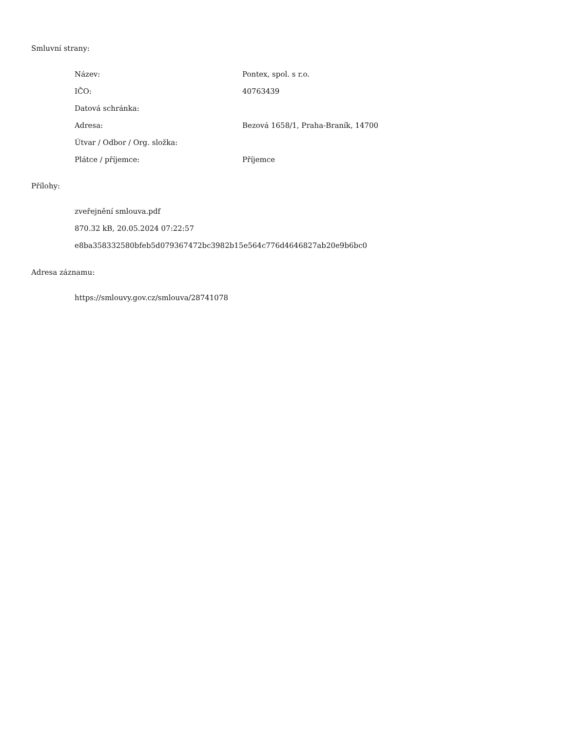Smluvní strany:
| Název: | Pontex, spol. s r.o. |
| IČO: | 40763439 |
| Datová schránka: | |
| Adresa: | Bezová 1658/1, Praha-Braník, 14700 |
| Útvar / Odbor / Org. složka: | |
| Plátce / příjemce: | Příjemce |
Přílohy:
zveřejnění smlouva.pdf
870.32 kB, 20.05.2024 07:22:57
e8ba358332580bfeb5d079367472bc3982b15e564c776d4646827ab20e9b6bc0
Adresa záznamu:
https://smlouvy.gov.cz/smlouva/28741078